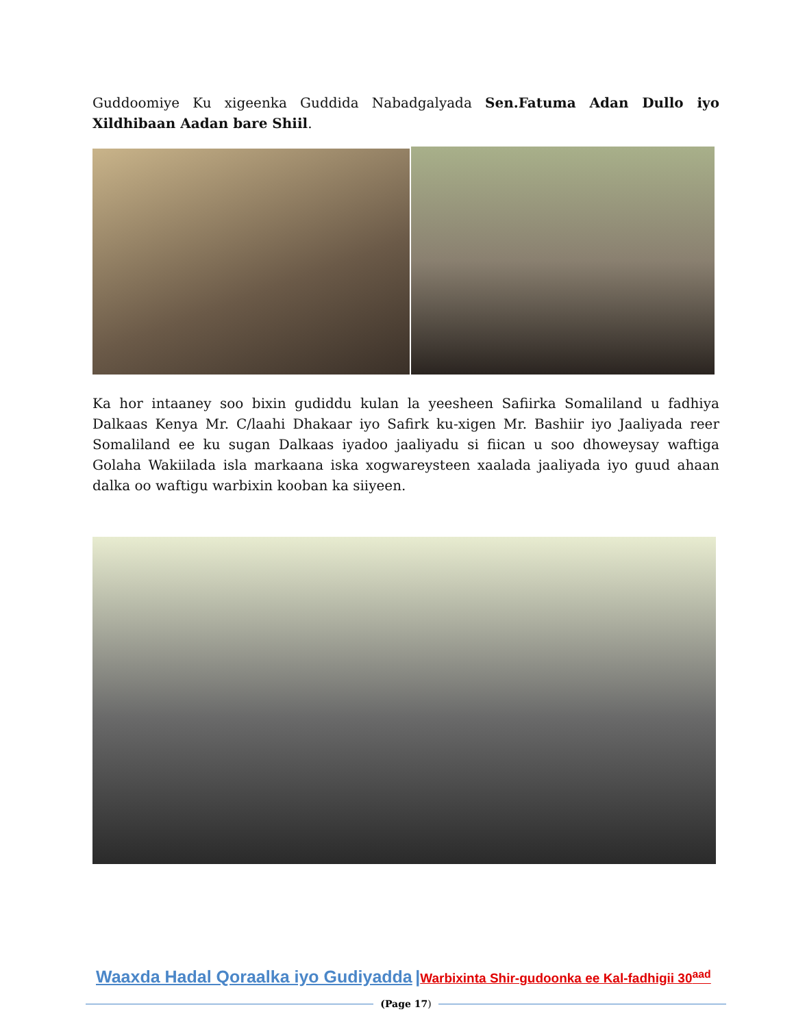Guddoomiye Ku xigeenka Guddida Nabadgalyada Sen.Fatuma Adan Dullo iyo Xildhibaan Aadan bare Shiil.
Ka hor intaaney soo bixin gudiddu kulan la yeesheen Safiirka Somaliland u fadhiya Dalkaas Kenya Mr. C/laahi Dhakaar iyo Safirk ku-xigen Mr. Bashiir iyo Jaaliyada reer Somaliland ee ku sugan Dalkaas iyadoo jaaliyadu si fiican u soo dhoweysay waftiga Golaha Wakiilada isla markaana iska xogwareysteen xaalada jaaliyada iyo guud ahaan dalka oo waftigu warbixin kooban ka siiyeen.
Waaxda Hadal Qoraalka iyo Gudiyadda |Warbixinta Shir-gudoonka ee Kal-fadhigii 30<sup>aad</sup>
(Page 17)